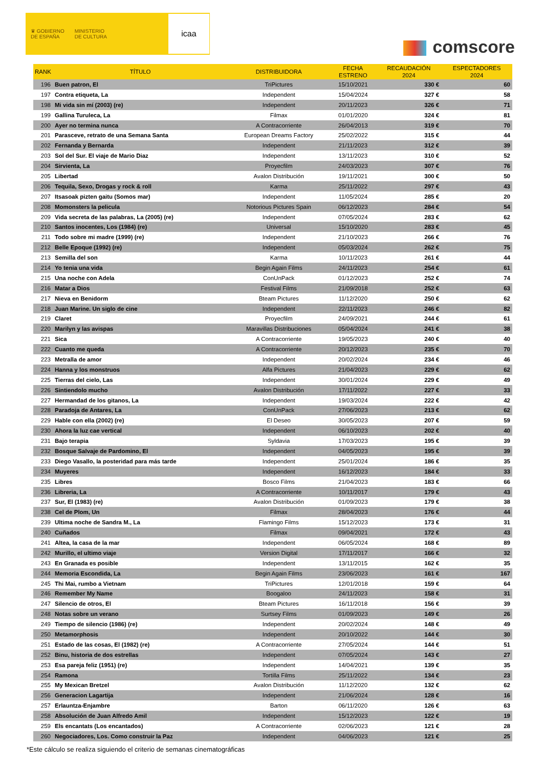♛ GOBIERNO
DE ESPAÑA
MINISTERIO
DE CULTURA
icaa
comscore
| RANK | TÍTULO | DISTRIBUIDORA | FECHA ESTRENO | RECAUDACIÓN 2024 | ESPECTADORES 2024 |
| --- | --- | --- | --- | --- | --- |
| 196 | Buen patron, El | TriPictures | 15/10/2021 | 330 € | 60 |
| 197 | Contra etiqueta, La | Independent | 15/04/2024 | 327 € | 58 |
| 198 | Mi vida sin mí (2003) (re) | Independent | 20/11/2023 | 326 € | 71 |
| 199 | Gallina Turuleca, La | Filmax | 01/01/2020 | 324 € | 81 |
| 200 | Ayer no termina nunca | A Contracorriente | 26/04/2013 | 319 € | 70 |
| 201 | Parasceve, retrato de una Semana Santa | European Dreams Factory | 25/02/2022 | 315 € | 44 |
| 202 | Fernanda y Bernarda | Independent | 21/11/2023 | 312 € | 39 |
| 203 | Sol del Sur. El viaje de Mario Diaz | Independent | 13/11/2023 | 310 € | 52 |
| 204 | Sirvienta, La | Proyecfilm | 24/03/2023 | 307 € | 76 |
| 205 | Libertad | Avalon Distribución | 19/11/2021 | 300 € | 50 |
| 206 | Tequila, Sexo, Drogas y rock & roll | Karma | 25/11/2022 | 297 € | 43 |
| 207 | Itsasoak pizten gaitu (Somos mar) | Independent | 11/05/2024 | 285 € | 20 |
| 208 | Momonsters la pelicula | Notorious Pictures Spain | 06/12/2023 | 284 € | 54 |
| 209 | Vida secreta de las palabras, La (2005) (re) | Independent | 07/05/2024 | 283 € | 62 |
| 210 | Santos inocentes, Los (1984) (re) | Universal | 15/10/2020 | 283 € | 45 |
| 211 | Todo sobre mi madre (1999) (re) | Independent | 21/10/2023 | 266 € | 76 |
| 212 | Belle Epoque (1992) (re) | Independent | 05/03/2024 | 262 € | 75 |
| 213 | Semilla del son | Karma | 10/11/2023 | 261 € | 44 |
| 214 | Yo tenia una vida | Begin Again Films | 24/11/2023 | 254 € | 61 |
| 215 | Una noche con Adela | ConUnPack | 01/12/2023 | 252 € | 74 |
| 216 | Matar a Dios | Festival Films | 21/09/2018 | 252 € | 63 |
| 217 | Nieva en Benidorm | Bteam Pictures | 11/12/2020 | 250 € | 62 |
| 218 | Juan Marine. Un siglo de cine | Independent | 22/11/2023 | 246 € | 82 |
| 219 | Claret | Proyecfilm | 24/09/2021 | 244 € | 61 |
| 220 | Marilyn y las avispas | Maravillas Distribuciones | 05/04/2024 | 241 € | 38 |
| 221 | Sica | A Contracorriente | 19/05/2023 | 240 € | 40 |
| 222 | Cuanto me queda | A Contracorriente | 20/12/2023 | 235 € | 70 |
| 223 | Metralla de amor | Independent | 20/02/2024 | 234 € | 46 |
| 224 | Hanna y los monstruos | Alfa Pictures | 21/04/2023 | 229 € | 62 |
| 225 | Tierras del cielo, Las | Independent | 30/01/2024 | 229 € | 49 |
| 226 | Sintiendolo mucho | Avalon Distribución | 17/11/2022 | 227 € | 33 |
| 227 | Hermandad de los gitanos, La | Independent | 19/03/2024 | 222 € | 42 |
| 228 | Paradoja de Antares, La | ConUnPack | 27/06/2023 | 213 € | 62 |
| 229 | Hable con ella (2002) (re) | El Deseo | 30/05/2023 | 207 € | 59 |
| 230 | Ahora la luz cae vertical | Independent | 06/10/2023 | 202 € | 40 |
| 231 | Bajo terapia | Syldavia | 17/03/2023 | 195 € | 39 |
| 232 | Bosque Salvaje de Pardomino, El | Independent | 04/05/2023 | 195 € | 39 |
| 233 | Diego Vasallo, la posteridad para más tarde | Independent | 25/01/2024 | 186 € | 35 |
| 234 | Muyeres | Independent | 16/12/2023 | 184 € | 33 |
| 235 | Libres | Bosco Films | 21/04/2023 | 183 € | 66 |
| 236 | Libreria, La | A Contracorriente | 10/11/2017 | 179 € | 43 |
| 237 | Sur, El (1983) (re) | Avalon Distribución | 01/09/2023 | 179 € | 38 |
| 238 | Cel de Plom, Un | Filmax | 28/04/2023 | 176 € | 44 |
| 239 | Ultima noche de Sandra M., La | Flamingo Films | 15/12/2023 | 173 € | 31 |
| 240 | Cuñados | Filmax | 09/04/2021 | 172 € | 43 |
| 241 | Altea, la casa de la mar | Independent | 06/05/2024 | 168 € | 89 |
| 242 | Murillo, el ultimo viaje | Version Digital | 17/11/2017 | 166 € | 32 |
| 243 | En Granada es posible | Independent | 13/11/2015 | 162 € | 35 |
| 244 | Memoria Escondida, La | Begin Again Films | 23/06/2023 | 161 € | 167 |
| 245 | Thi Mai, rumbo a Vietnam | TriPictures | 12/01/2018 | 159 € | 64 |
| 246 | Remember My Name | Boogaloo | 24/11/2023 | 158 € | 31 |
| 247 | Silencio de otros, El | Bteam Pictures | 16/11/2018 | 156 € | 39 |
| 248 | Notas sobre un verano | Surtsey Films | 01/09/2023 | 149 € | 26 |
| 249 | Tiempo de silencio (1986) (re) | Independent | 20/02/2024 | 148 € | 49 |
| 250 | Metamorphosis | Independent | 20/10/2022 | 144 € | 30 |
| 251 | Estado de las cosas, El (1982) (re) | A Contracorriente | 27/05/2024 | 144 € | 51 |
| 252 | Binu, historia de dos estrellas | Independent | 07/05/2024 | 143 € | 27 |
| 253 | Esa pareja feliz (1951) (re) | Independent | 14/04/2021 | 139 € | 35 |
| 254 | Ramona | Tortilla Films | 25/11/2022 | 134 € | 23 |
| 255 | My Mexican Bretzel | Avalon Distribución | 11/12/2020 | 132 € | 62 |
| 256 | Generacion Lagartija | Independent | 21/06/2024 | 128 € | 16 |
| 257 | Erlauntza-Enjambre | Barton | 06/11/2020 | 126 € | 63 |
| 258 | Absolución de Juan Alfredo Amil | Independent | 15/12/2023 | 122 € | 19 |
| 259 | Els encantats (Los encantados) | A Contracorriente | 02/06/2023 | 121 € | 28 |
| 260 | Negociadores, Los. Como construir la Paz | Independent | 04/06/2023 | 121 € | 25 |
*Este cálculo se realiza siguiendo el criterio de semanas cinematográficas